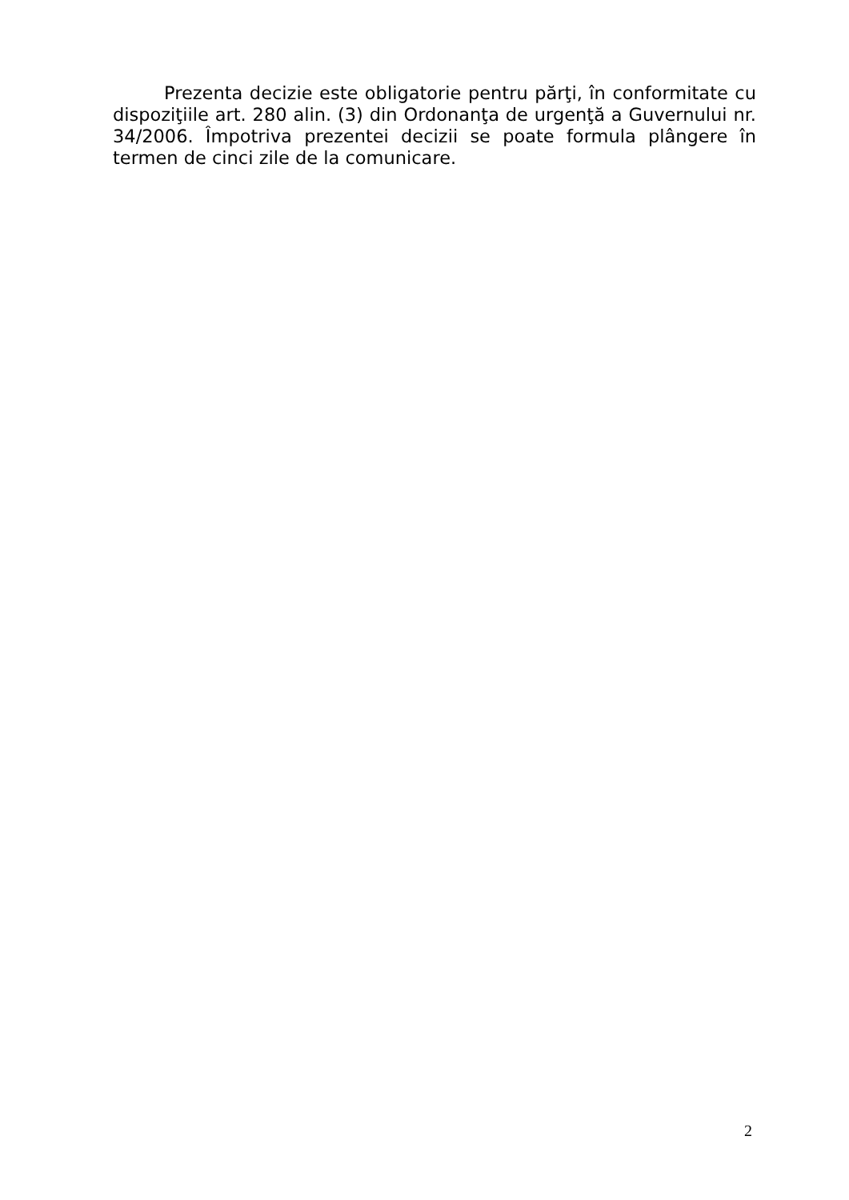Prezenta decizie este obligatorie pentru părţi, în conformitate cu dispoziţiile art. 280 alin. (3) din Ordonanţa de urgenţă a Guvernului nr. 34/2006. Împotriva prezentei decizii se poate formula plângere în termen de cinci zile de la comunicare.
2